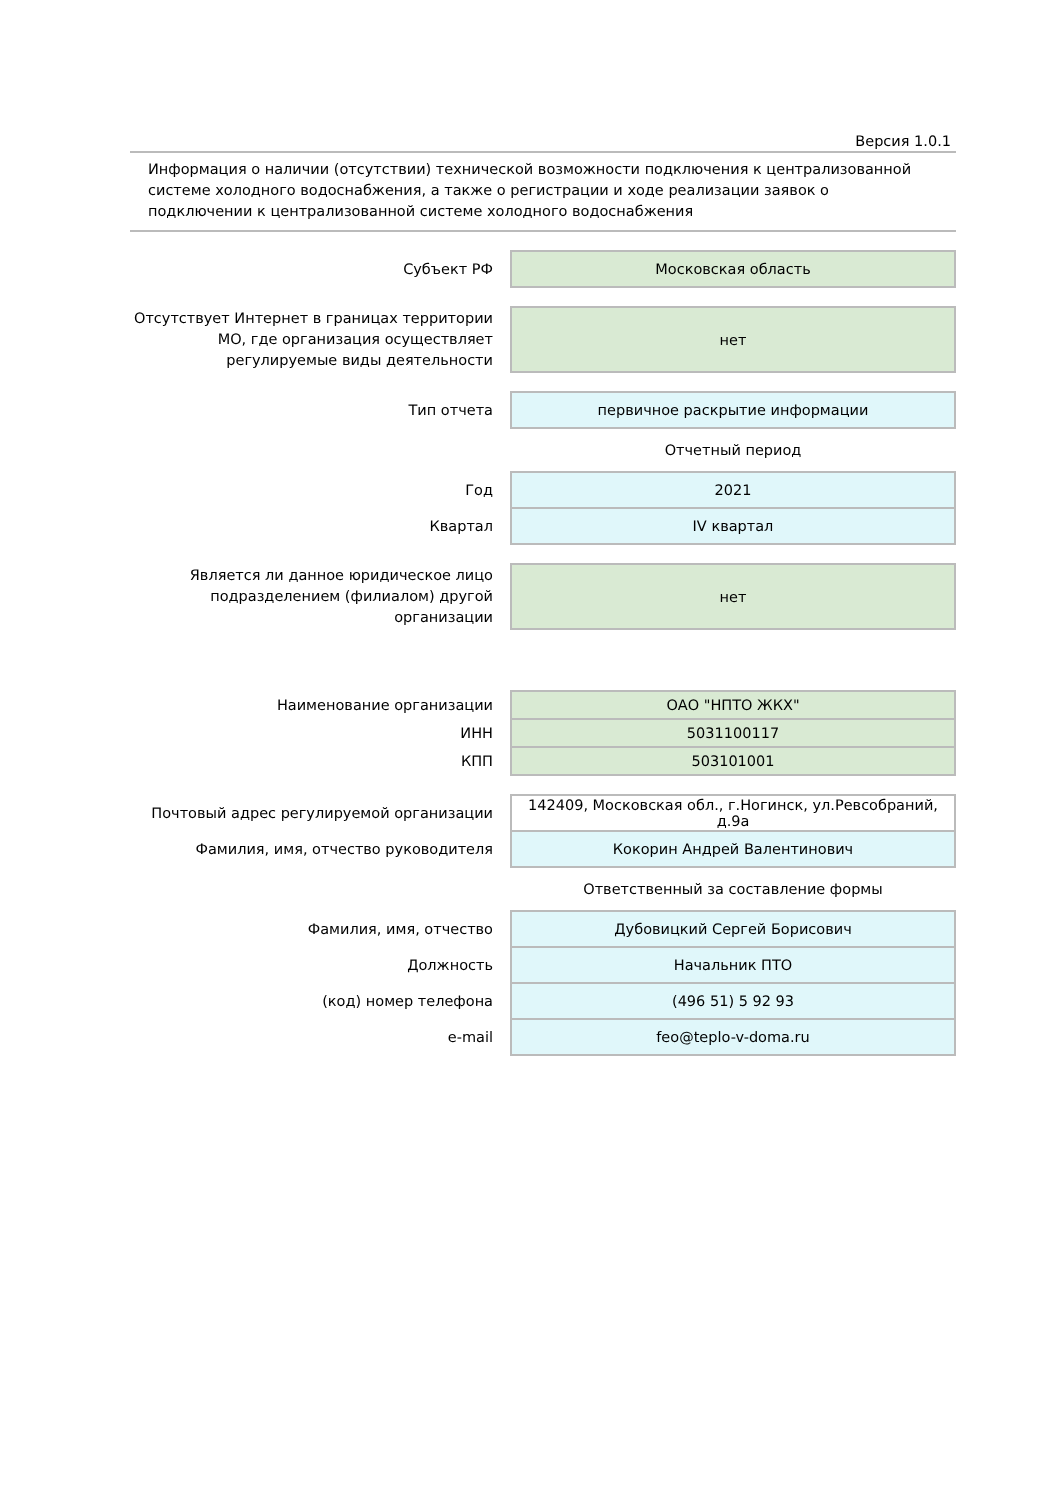Версия 1.0.1
Информация о наличии (отсутствии) технической возможности подключения к централизованной системе холодного водоснабжения, а также о регистрации и ходе реализации заявок о подключении к централизованной системе холодного водоснабжения
| Субъект РФ | Московская область |
| Отсутствует Интернет в границах территории МО, где организация осуществляет регулируемые виды деятельности | нет |
| Тип отчета | первичное раскрытие информации |
| | Отчетный период |
| Год | 2021 |
| Квартал | IV квартал |
| Является ли данное юридическое лицо подразделением (филиалом) другой организации | нет |
| Наименование организации | ОАО "НПТО ЖКХ" |
| ИНН | 5031100117 |
| КПП | 503101001 |
| Почтовый адрес регулируемой организации | 142409, Московская обл., г.Ногинск, ул.Ревсобраний, д.9а |
| Фамилия, имя, отчество руководителя | Кокорин Андрей Валентинович |
| | Ответственный за составление формы |
| Фамилия, имя, отчество | Дубовицкий Сергей Борисович |
| Должность | Начальник ПТО |
| (код) номер телефона | (496 51) 5 92 93 |
| e-mail | feo@teplo-v-doma.ru |